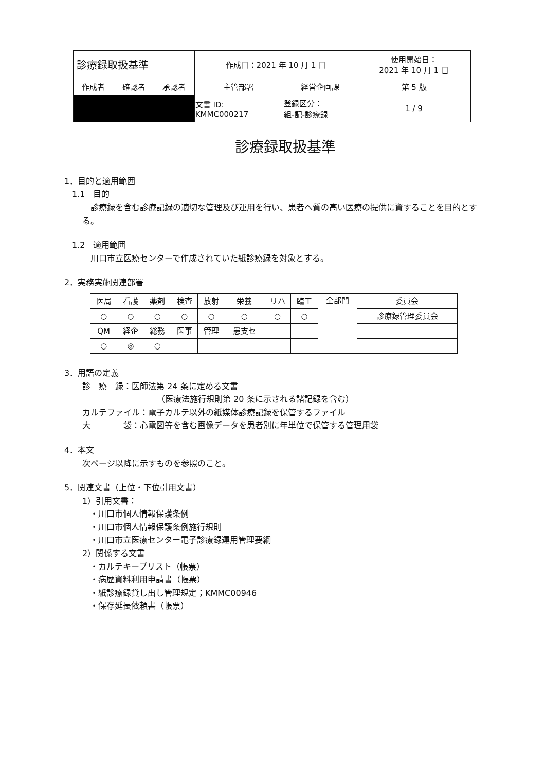| 診療録取扱基準 | | | 作成日：2021 年 10 月 1 日 | | 使用開始日： 2021 年 10 月 1 日 |
| 作成者 | 確認者 | 承認者 | 主管部署 | 経営企画課 | 第 5 版 |
| | | | 文書 ID: KMMC000217 | 登録区分： 組-記-診療録 | 1 / 9 |
診療録取扱基準
1．目的と適用範囲
1.1　目的
　診療録を含む診療記録の適切な管理及び運用を行い、患者へ質の高い医療の提供に資することを目的とする。
1.2　適用範囲
　川口市立医療センターで作成されていた紙診療録を対象とする。
2．実務実施関連部署
| 医局 | 看護 | 薬剤 | 検査 | 放射 | 栄養 | リハ | 臨工 | 全部門 | 委員会 |
| ○ | ○ | ○ | ○ | ○ | ○ | ○ | ○ | | 診療録管理委員会 |
| QM | 経企 | 総務 | 医事 | 管理 | 患支セ | | | | |
| ○ | ◎ | ○ | | | | | | | |
3．用語の定義
診　療　録：医師法第 24 条に定める文書
（医療法施行規則第 20 条に示される諸記録を含む）
カルテファイル：電子カルテ以外の紙媒体診療記録を保管するファイル
大　　　　袋：心電図等を含む画像データを患者別に年単位で保管する管理用袋
4．本文
次ページ以降に示すものを参照のこと。
5．関連文書（上位・下位引用文書）
1）引用文書：
・川口市個人情報保護条例
・川口市個人情報保護条例施行規則
・川口市立医療センター電子診療録運用管理要綱
2）関係する文書
・カルテキープリスト（帳票）
・病歴資料利用申請書（帳票）
・紙診療録貸し出し管理規定；KMMC00946
・保存延長依頼書（帳票）